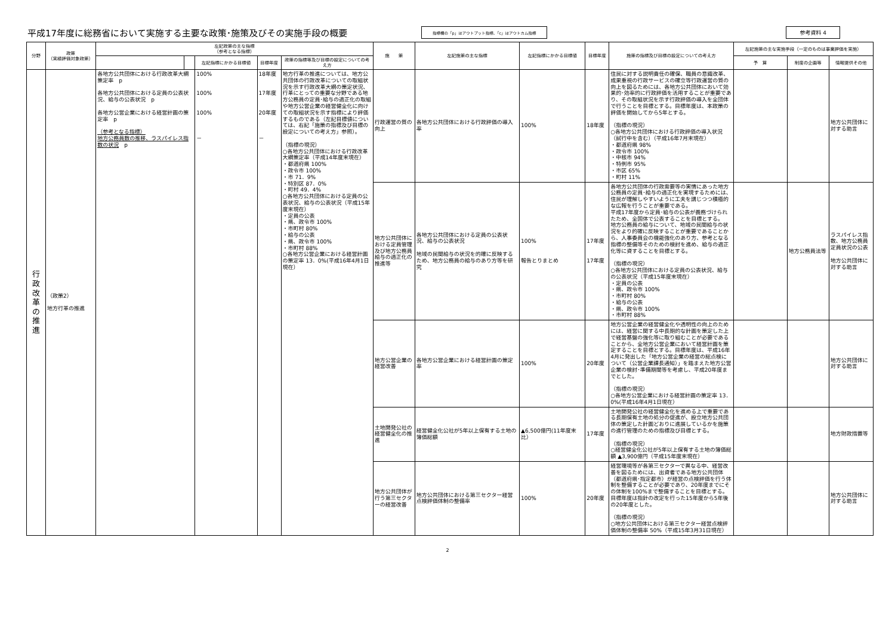平成17年度に総務省において実施する主要な政策･施策及びその実施手段の概要
指標欄の「p」はアウトプット指標、「c」はアウトカム指標
参考資料 4
| 分野 | 政策 （実績評価対象政策） | 左記政策の主な指標 （参考となる指標） | | | | | 施 策 | 左記施策の主な指標 | 左記指標にかかる目標値 | 目標年度 | 施策の指標及び目標の設定についての考え方 | 左記施策の主な実施手段（一定のものは事業評価を実施） | | |
| --- | --- | --- | --- | --- | --- | --- | --- | --- | --- | --- | --- | --- | --- | --- |
| | | | | 左記指標にかかる目標値 | 目標年度 | 政策の指標等及び目標の設定についての考え方 | | | | | | 予 算 | 制度の企画等 | 情報提供その他 |
| 行 政 改 革 の 推 進 | （政策2） 地方行革の推進 | 各地方公共団体における行政改革大綱策定率 p 各地方公共団体における定員の公表状況、給与の公表状況 p 各地方公営企業における経営計画の策定率 p （参考となる指標） 地方公務員数の推移、ラスパイレス指数の状況 p | | 100% 100% 100% － | 18年度 17年度 20年度 － | 地方行革の推進については、地方公共団体の行政改革についての取組状況を示す行政改革大綱の策定状況、行革にとっての重要な分野である地方公務員の定員･給与の適正化の取組や地方公営企業の経営健全化に向けての取組状況を示す指標により評価するものである（左記目標値については、右記「施策の指標及び目標の設定についての考え方」参照）。 （指標の現況） ○各地方公共団体における行政改革大綱策定率（平成14年度末現在） ・都道府県 100% ・政令市 100% ・市 71．9% ・特別区 87．0% ・町村 49．4% ○各地方公共団体における定員の公表状況、給与の公表状況（平成15年度末現在） ・定員の公表 ・県、政令市 100% ・市町村 80% ・給与の公表 ・県、政令市 100% ・市町村 88% ○各地方公営企業における経営計画の策定率 13．0%(平成16年4月1日現在） | 行政運営の質の向上 | 各地方公共団体における行政評価の導入率 | 100% | 18年度 | 住民に対する説明責任の確保、職員の意識改革、成果重視の行政サービスの確立等行政運営の質の向上を図るためには、各地方公共団体において効果的･効率的に行政評価を活用することが重要であり、その取組状況を示す行政評価の導入を全団体で行うことを目標とする。目標年度は、本政策の評価を開始してから5年とする。 （指標の現況） ○各地方公共団体における行政評価の導入状況（試行中を含む）（平成16年7月末現在） ・都道府県 98% ・政令市 100% ・中核市 94% ・特例市 95% ・市区 65% ・町村 11% | | | 地方公共団体に対する助言 |
| | | | | | | | 地方公共団体における定員管理及び地方公務員給与の適正化の推進等 | 各地方公共団体における定員の公表状況、給与の公表状況 地域の民間給与の状況を的確に反映するため、地方公務員の給与のあり方等を研究 | 100% 報告とりまとめ | 17年度 17年度 | 各地方公共団体の行政需要等の実情にあった地方公務員の定員･給与の適正化を実現するためには、住民が理解しやすいように工夫を講じつつ積極的な広報を行うことが重要である。 平成17年度から定員･給与の公表が義務づけられたため、全国体で公表することを目標とする。 地方公務員の給与について、地域の民間給与の状況をより的確に反映することが重要であることから、人事委員会の機能強化のあり方、参考となる指標の整備等そのための検討を進め、給与の適正化等に資することを目標とする。 （指標の現況） ○各地方公共団体における定員の公表状況、給与の公表状況（平成15年度末現在） ・定員の公表 ・県、政令市 100% ・市町村 80% ・給与の公表 ・県、政令市 100% ・市町村 88% | | 地方公務員法等 | ラスパイレス指数、地方公務員定員状況の公表 地方公共団体に対する助言 |
| | | | | | | | 地方公営企業の経営改善 | 各地方公営企業における経営計画の策定率 | 100% | 20年度 | 地方公営企業の経営健全化や透明性の向上のためには、経営に関する中長期的な計画を策定した上で経営基盤の強化等に取り組むことが必要であることから、全地方公営企業において経営計画を策定することを目標とする。目標年度は、平成16年4月に発出した「地方公営企業の経営の総点検について（公営企業課長通知）」を踏まえた地方公営企業の検討･準備期間等を考慮し、平成20年度までとした。 （指標の現況） ○各地方公営企業における経営計画の策定率 13．0%(平成16年4月1日現在） | | | 地方公共団体に対する助言 |
| | | | | | | | 土地開発公社の経営健全化の推進 | 経営健全化公社が5年以上保有する土地の簿価総額 | ▲6,500億円(11年度末比） | 17年度 | 土地開発公社の経営健全化を進める上で重要である長期保有土地の処分の促進が、設立地方公共団体の策定した計画どおりに進展しているかを施策の進行管理のための指標及び目標とする。 （指標の現況） ○経営健全化公社が5年以上保有する土地の簿価総額 ▲3,900億円（平成15年度末現在） | | | 地方財政措置等 |
| | | | | | | | 地方公共団体が行う第三セクターの経営改善 | 地方公共団体における第三セクター経営点検評価体制の整備率 | 100% | 20年度 | 経営環境等が各第三セクターで異なる中、経営改善を図るためには、出資者である地方公共団体（都道府県･指定都市）が経営の点検評価を行う体制を整備することが必要であり、20年度までにその体制を100%まで整備することを目標とする。目標年度は指針の改定を行った15年度から5年後の20年度とした。 （指標の現況） ○地方公共団体における第三セクター経営点検評価体制の整備率 50%（平成15年3月31日現在） | | | 地方公共団体に対する助言 |
2